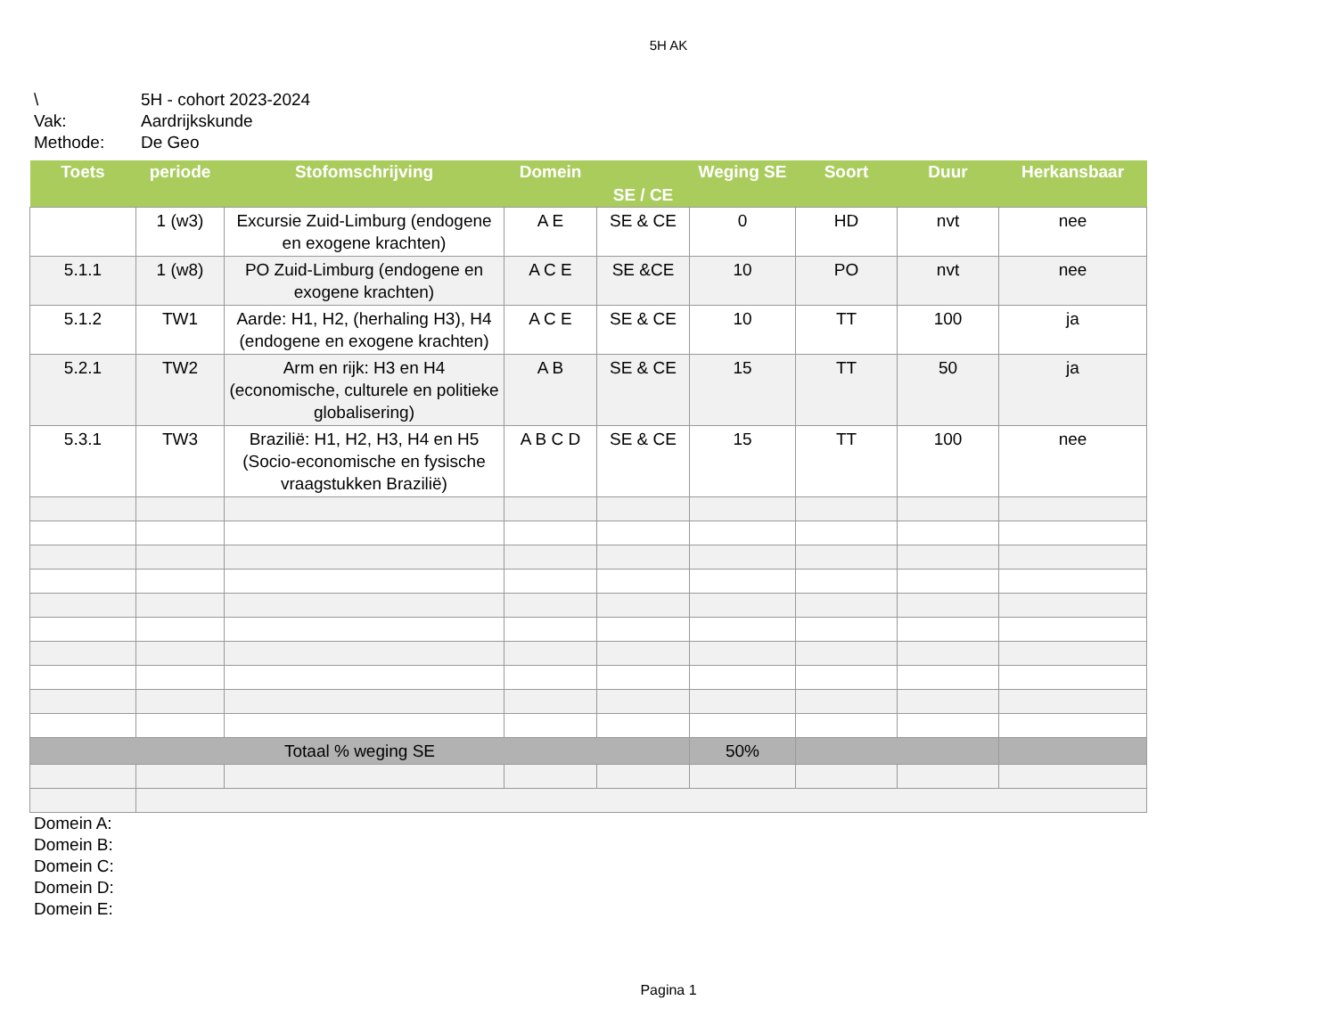5H AK
\ 5H - cohort 2023-2024
Vak: Aardrijkskunde
Methode: De Geo
| Toets | periode | Stofomschrijving | Domein | SE / CE | Weging SE | Soort | Duur | Herkansbaar |
| --- | --- | --- | --- | --- | --- | --- | --- | --- |
| | 1 (w3) | Excursie Zuid-Limburg (endogene en exogene krachten) | A E | SE & CE | 0 | HD | nvt | nee |
| 5.1.1 | 1 (w8) | PO Zuid-Limburg (endogene en exogene krachten) | A C E | SE &CE | 10 | PO | nvt | nee |
| 5.1.2 | TW1 | Aarde: H1, H2, (herhaling H3), H4 (endogene en exogene krachten) | A C E | SE & CE | 10 | TT | 100 | ja |
| 5.2.1 | TW2 | Arm en rijk: H3 en H4 (economische, culturele en politieke globalisering) | A B | SE & CE | 15 | TT | 50 | ja |
| 5.3.1 | TW3 | Brazilië: H1, H2, H3, H4 en H5 (Socio-economische en fysische vraagstukken Brazilië) | A B C D | SE & CE | 15 | TT | 100 | nee |
| Totaal % weging SE | | | | | 50% | | | |
Domein A:
Domein B:
Domein C:
Domein D:
Domein E:
Pagina 1